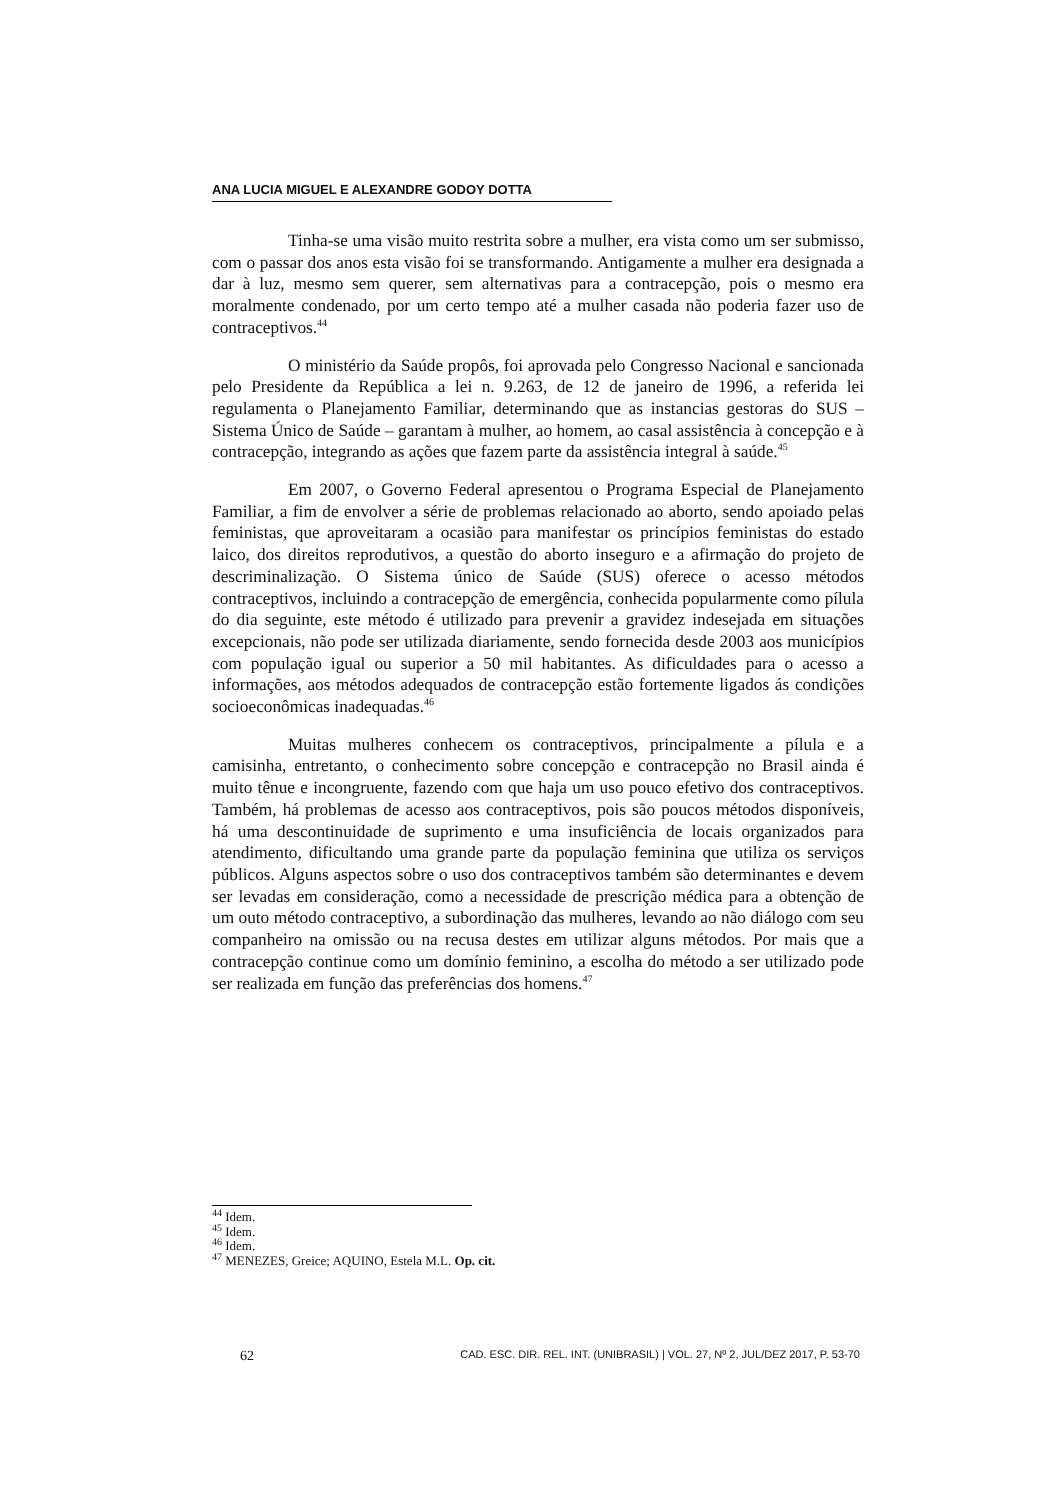ANA LUCIA MIGUEL E ALEXANDRE GODOY DOTTA
Tinha-se uma visão muito restrita sobre a mulher, era vista como um ser submisso, com o passar dos anos esta visão foi se transformando. Antigamente a mulher era designada a dar à luz, mesmo sem querer, sem alternativas para a contracepção, pois o mesmo era moralmente condenado, por um certo tempo até a mulher casada não poderia fazer uso de contraceptivos.<sup>44</sup>
O ministério da Saúde propôs, foi aprovada pelo Congresso Nacional e sancionada pelo Presidente da República a lei n. 9.263, de 12 de janeiro de 1996, a referida lei regulamenta o Planejamento Familiar, determinando que as instancias gestoras do SUS – Sistema Único de Saúde – garantam à mulher, ao homem, ao casal assistência à concepção e à contracepção, integrando as ações que fazem parte da assistência integral à saúde.<sup>45</sup>
Em 2007, o Governo Federal apresentou o Programa Especial de Planejamento Familiar, a fim de envolver a série de problemas relacionado ao aborto, sendo apoiado pelas feministas, que aproveitaram a ocasião para manifestar os princípios feministas do estado laico, dos direitos reprodutivos, a questão do aborto inseguro e a afirmação do projeto de descriminalização. O Sistema único de Saúde (SUS) oferece o acesso métodos contraceptivos, incluindo a contracepção de emergência, conhecida popularmente como pílula do dia seguinte, este método é utilizado para prevenir a gravidez indesejada em situações excepcionais, não pode ser utilizada diariamente, sendo fornecida desde 2003 aos municípios com população igual ou superior a 50 mil habitantes. As dificuldades para o acesso a informações, aos métodos adequados de contracepção estão fortemente ligados ás condições socioeconômicas inadequadas.<sup>46</sup>
Muitas mulheres conhecem os contraceptivos, principalmente a pílula e a camisinha, entretanto, o conhecimento sobre concepção e contracepção no Brasil ainda é muito tênue e incongruente, fazendo com que haja um uso pouco efetivo dos contraceptivos. Também, há problemas de acesso aos contraceptivos, pois são poucos métodos disponíveis, há uma descontinuidade de suprimento e uma insuficiência de locais organizados para atendimento, dificultando uma grande parte da população feminina que utiliza os serviços públicos. Alguns aspectos sobre o uso dos contraceptivos também são determinantes e devem ser levadas em consideração, como a necessidade de prescrição médica para a obtenção de um outo método contraceptivo, a subordinação das mulheres, levando ao não diálogo com seu companheiro na omissão ou na recusa destes em utilizar alguns métodos. Por mais que a contracepção continue como um domínio feminino, a escolha do método a ser utilizado pode ser realizada em função das preferências dos homens.<sup>47</sup>
<sup>44</sup> Idem.
<sup>45</sup> Idem.
<sup>46</sup> Idem.
<sup>47</sup> MENEZES, Greice; AQUINO, Estela M.L. Op. cit.
62 CAD. ESC. DIR. REL. INT. (UNIBRASIL) | VOL. 27, Nº 2, JUL/DEZ 2017, P. 53-70